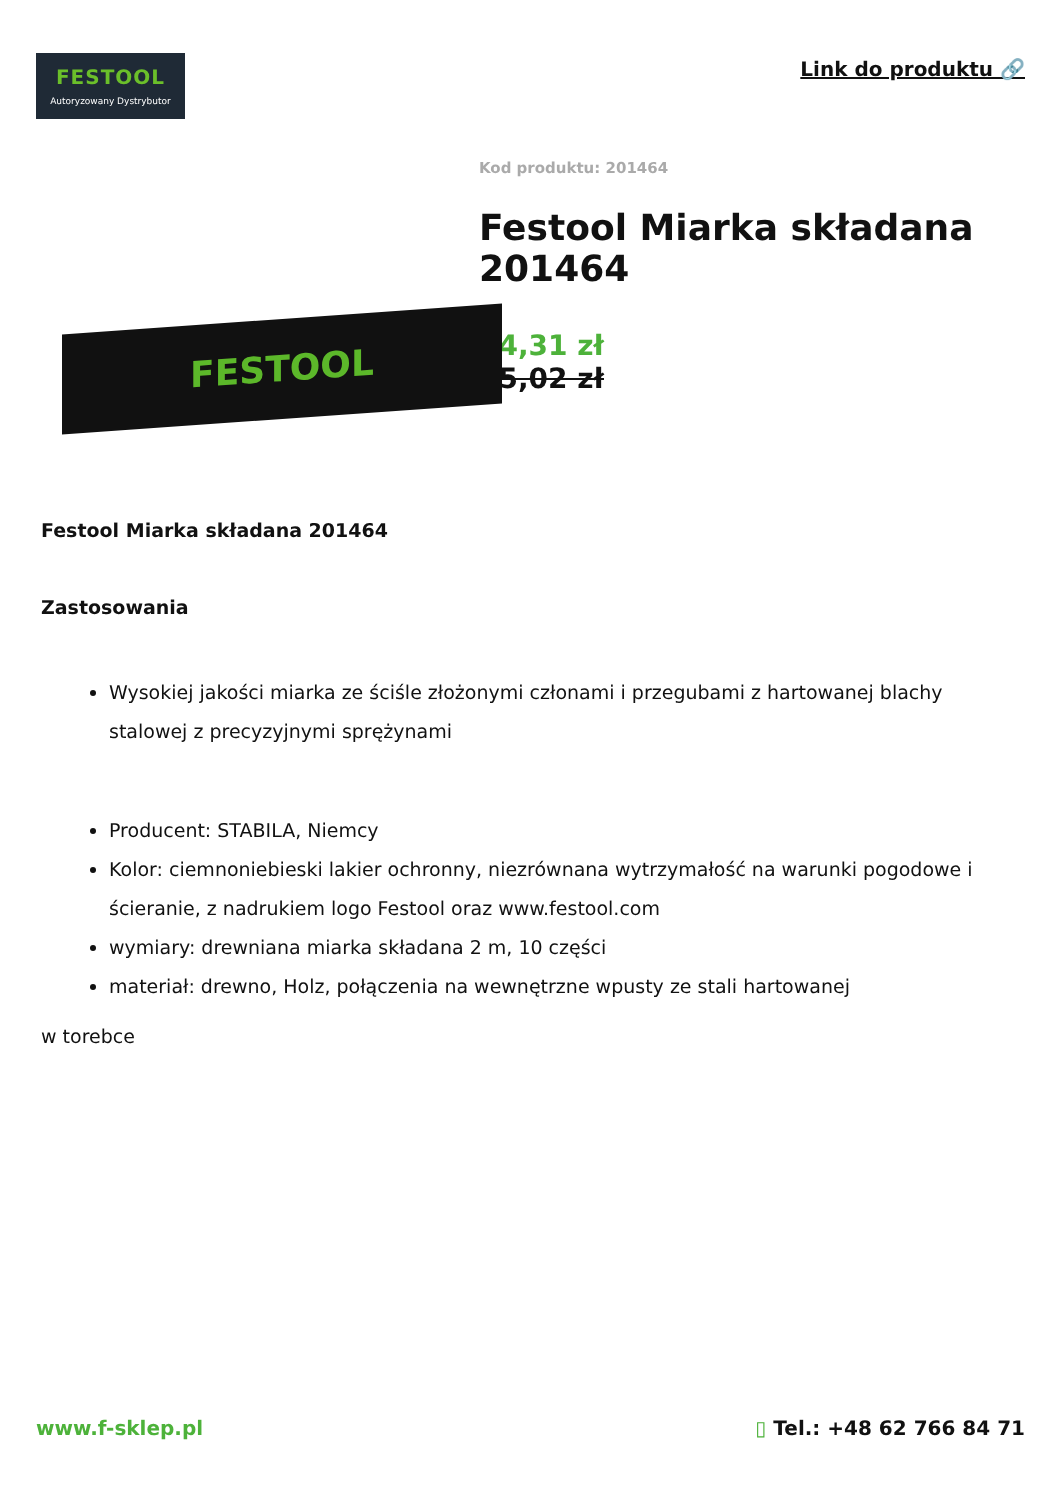FESTOOL
Autoryzowany Dystrybutor
Link do produktu 🔗
FESTOOL
Kod produktu: 201464
Festool Miarka składana 201464
24,31 zł
25,02 zł
Festool Miarka składana 201464
Zastosowania
Wysokiej jakości miarka ze ściśle złożonymi członami i przegubami z hartowanej blachy stalowej z precyzyjnymi sprężynami
Producent: STABILA, Niemcy
Kolor: ciemnoniebieski lakier ochronny, niezrównana wytrzymałość na warunki pogodowe i ścieranie, z nadrukiem logo Festool oraz www.festool.com
wymiary: drewniana miarka składana 2 m, 10 części
materiał: drewno, Holz, połączenia na wewnętrzne wpusty ze stali hartowanej
w torebce
www.f-sklep.pl ▯ Tel.: +48 62 766 84 71